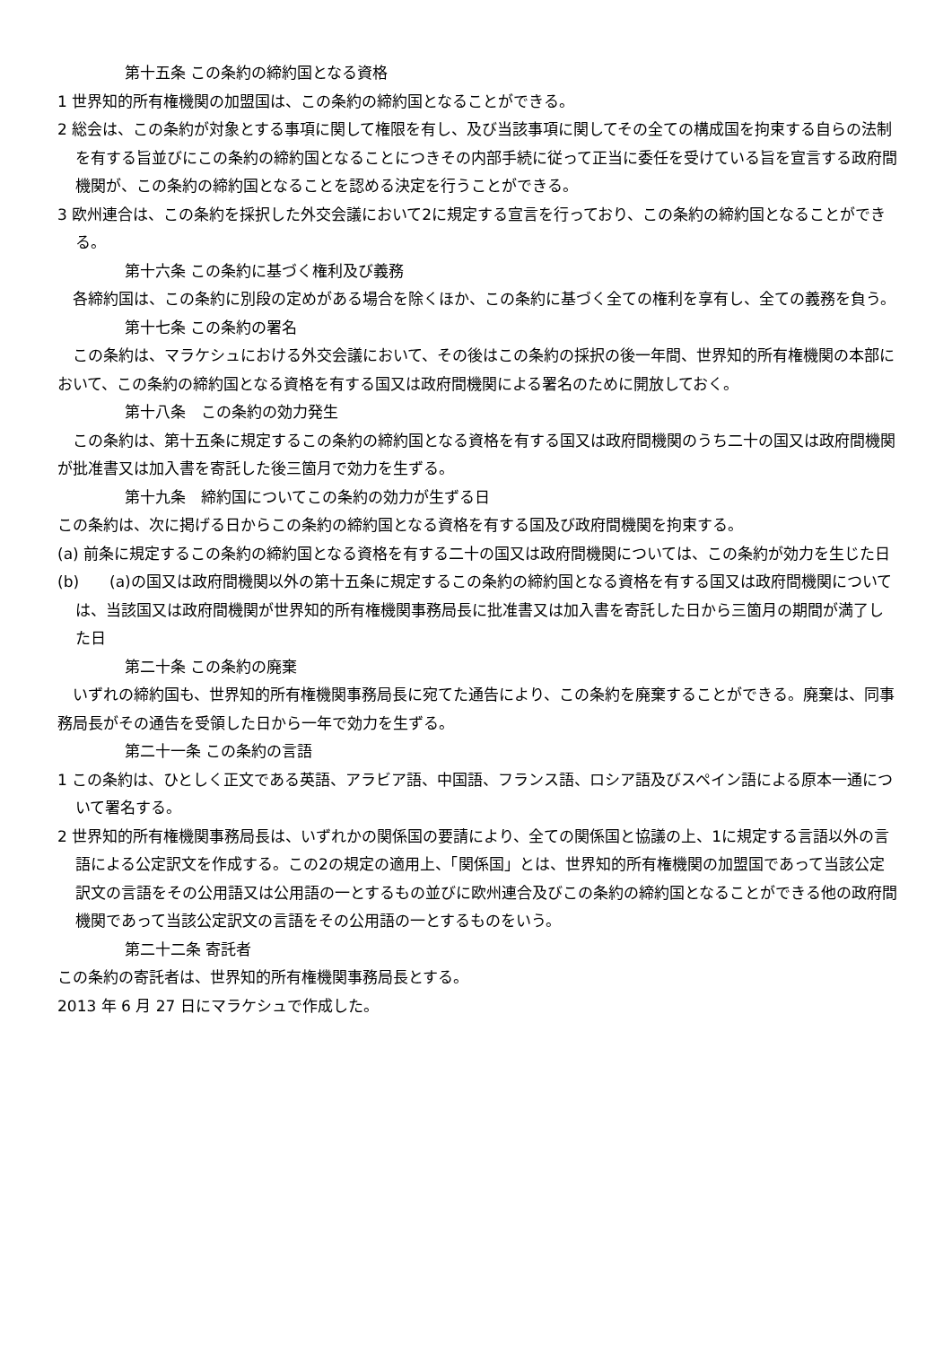第十五条 この条約の締約国となる資格
1 世界知的所有権機関の加盟国は、この条約の締約国となることができる。
2 総会は、この条約が対象とする事項に関して権限を有し、及び当該事項に関してその全ての構成国を拘束する自らの法制を有する旨並びにこの条約の締約国となることにつきその内部手続に従って正当に委任を受けている旨を宣言する政府間機関が、この条約の締約国となることを認める決定を行うことができる。
3 欧州連合は、この条約を採択した外交会議において2に規定する宣言を行っており、この条約の締約国となることができる。
第十六条 この条約に基づく権利及び義務
各締約国は、この条約に別段の定めがある場合を除くほか、この条約に基づく全ての権利を享有し、全ての義務を負う。
第十七条 この条約の署名
この条約は、マラケシュにおける外交会議において、その後はこの条約の採択の後一年間、世界知的所有権機関の本部において、この条約の締約国となる資格を有する国又は政府間機関による署名のために開放しておく。
第十八条　この条約の効力発生
この条約は、第十五条に規定するこの条約の締約国となる資格を有する国又は政府間機関のうち二十の国又は政府間機関が批准書又は加入書を寄託した後三箇月で効力を生ずる。
第十九条　締約国についてこの条約の効力が生ずる日
この条約は、次に掲げる日からこの条約の締約国となる資格を有する国及び政府間機関を拘束する。
(a) 前条に規定するこの条約の締約国となる資格を有する二十の国又は政府間機関については、この条約が効力を生じた日
(b)　　(a)の国又は政府間機関以外の第十五条に規定するこの条約の締約国となる資格を有する国又は政府間機関については、当該国又は政府間機関が世界知的所有権機関事務局長に批准書又は加入書を寄託した日から三箇月の期間が満了した日
第二十条 この条約の廃棄
いずれの締約国も、世界知的所有権機関事務局長に宛てた通告により、この条約を廃棄することができる。廃棄は、同事務局長がその通告を受領した日から一年で効力を生ずる。
第二十一条 この条約の言語
1 この条約は、ひとしく正文である英語、アラビア語、中国語、フランス語、ロシア語及びスペイン語による原本一通について署名する。
2 世界知的所有権機関事務局長は、いずれかの関係国の要請により、全ての関係国と協議の上、1に規定する言語以外の言語による公定訳文を作成する。この2の規定の適用上、「関係国」とは、世界知的所有権機関の加盟国であって当該公定訳文の言語をその公用語又は公用語の一とするもの並びに欧州連合及びこの条約の締約国となることができる他の政府間機関であって当該公定訳文の言語をその公用語の一とするものをいう。
第二十二条 寄託者
この条約の寄託者は、世界知的所有権機関事務局長とする。
2013 年 6 月 27 日にマラケシュで作成した。